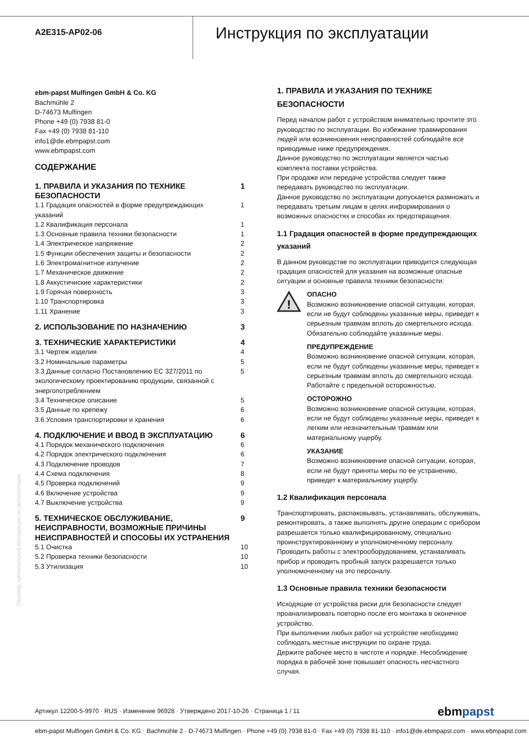A2E315-AP02-06
Инструкция по эксплуатации
ebm-papst Mulfingen GmbH & Co. KG
Bachmühle 2
D-74673 Mulfingen
Phone +49 (0) 7938 81-0
Fax +49 (0) 7938 81-110
info1@de.ebmpapst.com
www.ebmpapst.com
СОДЕРЖАНИЕ
1. ПРАВИЛА И УКАЗАНИЯ ПО ТЕХНИКЕ
БЕЗОПАСНОСТИ 1
1.1 Градация опасностей в форме предупреждающих
указаний 1
1.2 Квалификация персонала 1
1.3 Основные правила техники безопасности 1
1.4 Электрическое напряжение 2
1.5 Функции обеспечения защиты и безопасности 2
1.6 Электромагнитное излучение 2
1.7 Механическое движение 2
1.8 Аккустичиские характеристики 2
1.9 Горячая поверхность 3
1.10 Транспортировка 3
1.11 Хранение 3
2. ИСПОЛЬЗОВАНИЕ ПО НАЗНАЧЕНИЮ 3
3. ТЕХНИЧЕСКИЕ ХАРАКТЕРИСТИКИ 4
3.1 Чертеж изделия 4
3.2 Номинальные параметры 5
3.3 Данные согласно Постановлению ЕС 327/2011 по
экологическому проектированию продукции, связанной с
энергопотреблением 5
3.4 Техническое описание 5
3.5 Данные по крепежу 6
3.6 Условия транспортировки и хранения 6
4. ПОДКЛЮЧЕНИЕ И ВВОД В ЭКСПЛУАТАЦИЮ 6
4.1 Порядок механического подключения 6
4.2 Порядок электрического подключения 6
4.3 Подключение проводов 7
4.4 Схема подключения 8
4.5 Проверка подключений 9
4.6 Включение устройства 9
4.7 Выключение устройства 9
5. ТЕХНИЧЕСКОЕ ОБСЛУЖИВАНИЕ,
НЕИСПРАВНОСТИ, ВОЗМОЖНЫЕ ПРИЧИНЫ
НЕИСПРАВНОСТЕЙ И СПОСОБЫ ИХ УСТРАНЕНИЯ 9
5.1 Очистка 10
5.2 Проверка техники безопасности 10
5.3 Утилизация 10
1. ПРАВИЛА И УКАЗАНИЯ ПО ТЕХНИКЕ БЕЗОПАСНОСТИ
Перед началом работ с устройством внимательно прочтите это руководство по эксплуатации. Во избежание травмирования людей или возникновения неисправностей соблюдайте все приводимые ниже предупреждения.
Данное руководство по эксплуатации является частью комплекта поставки устройства.
При продаже или передаче устройства следует также передавать руководство по эксплуатации.
Данное руководство по эксплуатации допускается размножать и передавать третьим лицам в целях информирования о возможных опасностях и способах их предотвращения.
1.1 Градация опасностей в форме предупреждающих указаний
В данном руководстве по эксплуатации приводится следующая градация опасностей для указания на возможные опасные ситуации и основные правила техники безопасности:
!
ОПАСНО
Возможно возникновение опасной ситуации, которая, если не будут соблюдены указанные меры, приведет к серьезным травмам вплоть до смертельного исхода. Обязательно соблюдайте указанные меры.
ПРЕДУПРЕЖДЕНИЕ
Возможно возникновение опасной ситуации, которая, если не будут соблюдены указанные меры, приведет к серьезным травмам вплоть до смертельного исхода. Работайте с предельной осторожностью.
ОСТОРОЖНО
Возможно возникновение опасной ситуации, которая, если не будут соблюдены указанные меры, приведет к легким или незначительным травмам или материальному ущербу.
УКАЗАНИЕ
Возможно возникновение опасной ситуации, которая, если не будут приняты меры по ее устранению, приведет к материальному ущербу.
1.2 Квалификация персонала
Транспортировать, распаковывать, устанавливать, обслуживать, ремонтировать, а также выполнять другие операции с прибором разрешается только квалифицированному, специально проинструктированному и уполномоченному персоналу.
Проводить работы с электрооборудованием, устанавливать прибор и проводить пробный запуск разрешается только уполномоченному на это персоналу.
1.3 Основные правила техники безопасности
Исходящие от устройства риски для безопасности следует проанализировать повторно после его монтажа в оконечное устройство.
При выполнении любых работ на устройстве необходимо соблюдать местные инструкции по охране труда.
Держите рабочее место в чистоте и порядке. Несоблюдение порядка в рабочей зоне повышает опасность несчастного случая.
Перевод оригинальной инструкции по эксплуатации
Артикул 12200-5-9970 · RUS · Изменение 96928 · Утверждено 2017-10-26 · Страница 1 / 11 ebmpapst
ebm-papst Mulfingen GmbH & Co. KG · Bachmühle 2 · D-74673 Mulfingen · Phone +49 (0) 7938 81-0 · Fax +49 (0) 7938 81-110 · info1@de.ebmpapst.com · www.ebmpapst.com